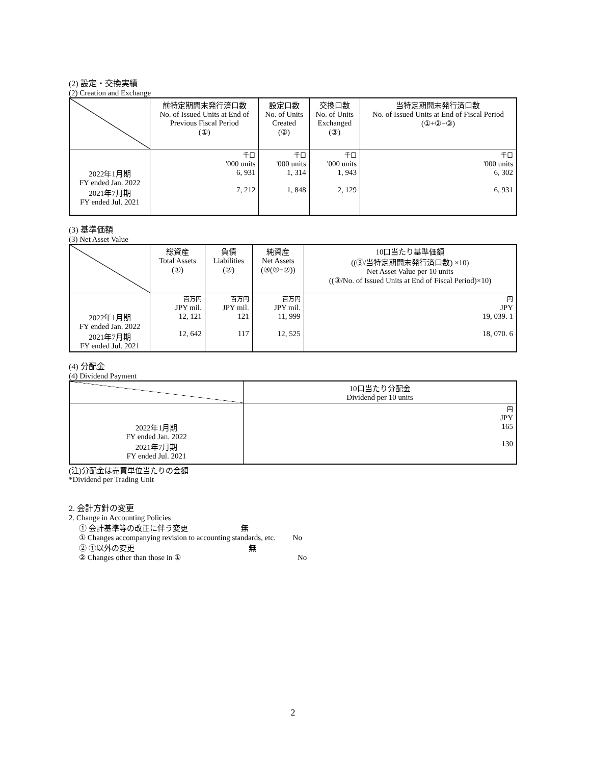(2) 設定・交換実績
(2) Creation and Exchange
| | 前特定期間末発行済口数 No. of Issued Units at End of Previous Fiscal Period (①) | 設定口数 No. of Units Created (②) | 交換口数 No. of Units Exchanged (③) | 当特定期間末発行済口数 No. of Issued Units at End of Fiscal Period (①+②−③) |
| --- | --- | --- | --- | --- |
| 2022年1月期 FY ended Jan. 2022 2021年7月期 FY ended Jul. 2021 | 千口 '000 units 6, 931 7, 212 | 千口 '000 units 1, 314 1, 848 | 千口 '000 units 1, 943 2, 129 | 千口 '000 units 6, 302 6, 931 |
(3) 基準価額
(3) Net Asset Value
| | 総資産 Total Assets (①) | 負債 Liabilities (②) | 純資産 Net Assets (③(①−②)) | 10口当たり基準価額 ((③/当特定期間末発行済口数) ×10) Net Asset Value per 10 units ((③/No. of Issued Units at End of Fiscal Period)×10) |
| --- | --- | --- | --- | --- |
| 2022年1月期 FY ended Jan. 2022 2021年7月期 FY ended Jul. 2021 | 百万円 JPY mil. 12, 121 12, 642 | 百万円 JPY mil. 121 117 | 百万円 JPY mil. 11, 999 12, 525 | 円 JPY 19, 039. 1 18, 070. 6 |
(4) 分配金
(4) Dividend Payment
| | 10口当たり分配金 Dividend per 10 units |
| --- | --- |
| 2022年1月期 FY ended Jan. 2022 2021年7月期 FY ended Jul. 2021 | 円 JPY 165 130 |
(注)分配金は売買単位当たりの金額
*Dividend per Trading Unit
2. 会計方針の変更
2. Change in Accounting Policies
① 会計基準等の改正に伴う変更 無
① Changes accompanying revision to accounting standards, etc. No
② ①以外の変更 無
② Changes other than those in ① No
2